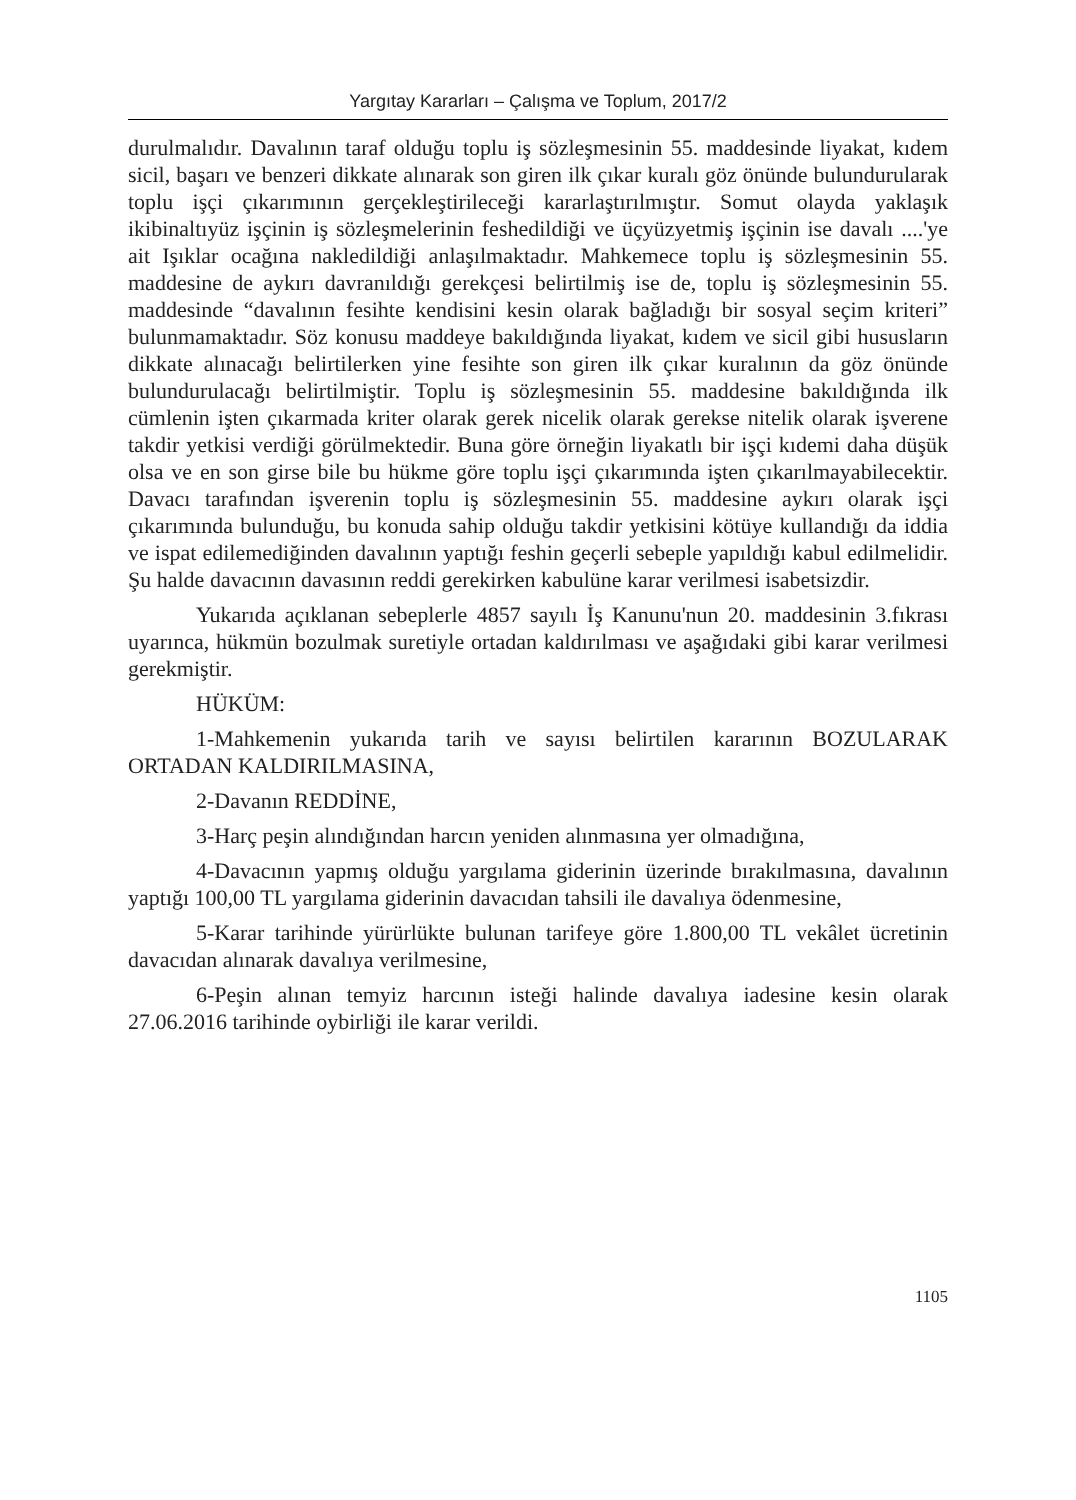Yargıtay Kararları – Çalışma ve Toplum, 2017/2
durulmalıdır. Davalının taraf olduğu toplu iş sözleşmesinin 55. maddesinde liyakat, kıdem sicil, başarı ve benzeri dikkate alınarak son giren ilk çıkar kuralı göz önünde bulundurularak toplu işçi çıkarımının gerçekleştirileceği kararlaştırılmıştır. Somut olayda yaklaşık ikibinaltıyüz işçinin iş sözleşmelerinin feshedildiği ve üçyüzyetmiş işçinin ise davalı ....'ye ait Işıklar ocağına nakledildiği anlaşılmaktadır. Mahkemece toplu iş sözleşmesinin 55. maddesine de aykırı davranıldığı gerekçesi belirtilmiş ise de, toplu iş sözleşmesinin 55. maddesinde “davalının fesihte kendisini kesin olarak bağladığı bir sosyal seçim kriteri” bulunmamaktadır. Söz konusu maddeye bakıldığında liyakat, kıdem ve sicil gibi hususların dikkate alınacağı belirtilerken yine fesihte son giren ilk çıkar kuralının da göz önünde bulundurulacağı belirtilmiştir. Toplu iş sözleşmesinin 55. maddesine bakıldığında ilk cümlenin işten çıkarmada kriter olarak gerek nicelik olarak gerekse nitelik olarak işverene takdir yetkisi verdiği görülmektedir. Buna göre örneğin liyakatlı bir işçi kıdemi daha düşük olsa ve en son girse bile bu hükme göre toplu işçi çıkarımında işten çıkarılmayabilecektir. Davacı tarafından işverenin toplu iş sözleşmesinin 55. maddesine aykırı olarak işçi çıkarımında bulunduğu, bu konuda sahip olduğu takdir yetkisini kötüye kullandığı da iddia ve ispat edilemediğinden davalının yaptığı feshin geçerli sebeple yapıldığı kabul edilmelidir. Şu halde davacının davasının reddi gerekirken kabulüne karar verilmesi isabetsizdir.
Yukarıda açıklanan sebeplerle 4857 sayılı İş Kanunu'nun 20. maddesinin 3.fıkrası uyarınca, hükmün bozulmak suretiyle ortadan kaldırılması ve aşağıdaki gibi karar verilmesi gerekmiştir.
HÜKÜM:
1-Mahkemenin yukarıda tarih ve sayısı belirtilen kararının BOZULARAK ORTADAN KALDIRILMASINA,
2-Davanın REDDİNE,
3-Harç peşin alındığından harcın yeniden alınmasına yer olmadığına,
4-Davacının yapmış olduğu yargılama giderinin üzerinde bırakılmasına, davalının yaptığı 100,00 TL yargılama giderinin davacıdan tahsili ile davalıya ödenmesine,
5-Karar tarihinde yürürlükte bulunan tarifeye göre 1.800,00 TL vekâlet ücretinin davacıdan alınarak davalıya verilmesine,
6-Peşin alınan temyiz harcının isteği halinde davalıya iadesine kesin olarak 27.06.2016 tarihinde oybirliği ile karar verildi.
1105